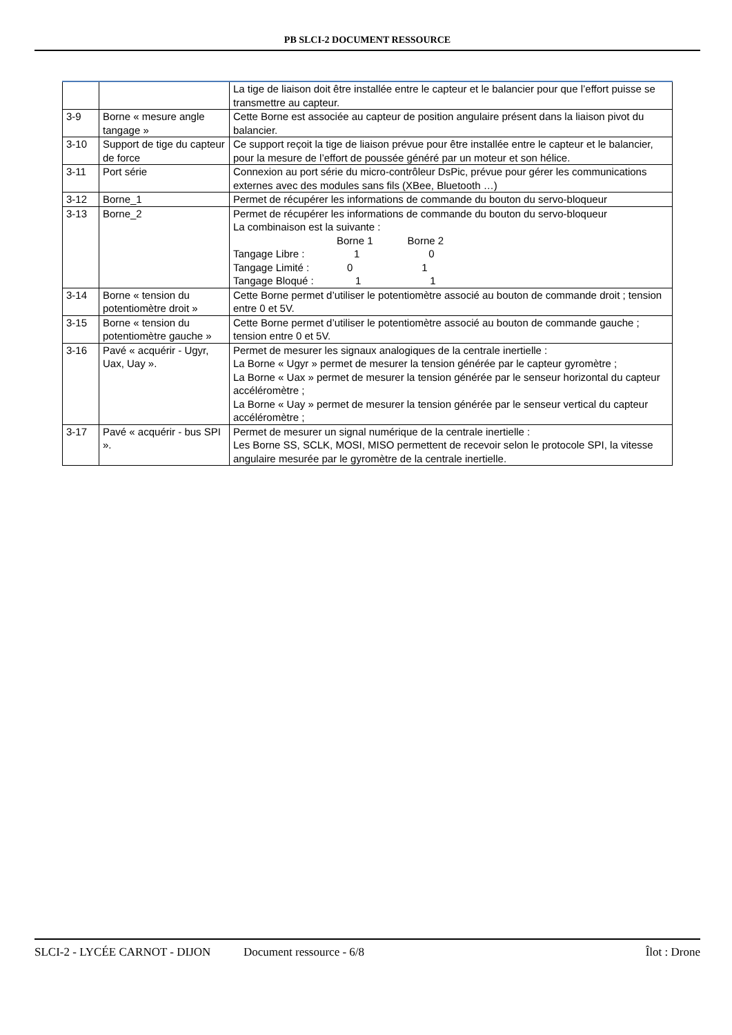PB SLCI-2 DOCUMENT RESSOURCE
| | | La tige de liaison doit être installée entre le capteur et le balancier pour que l’effort puisse se transmettre au capteur. |
| 3-9 | Borne « mesure angle tangage » | Cette Borne est associée au capteur de position angulaire présent dans la liaison pivot du balancier. |
| 3-10 | Support de tige du capteur de force | Ce support reçoit la tige de liaison prévue pour être installée entre le capteur et le balancier, pour la mesure de l’effort de poussée généré par un moteur et son hélice. |
| 3-11 | Port série | Connexion au port série du micro-contrôleur DsPic, prévue pour gérer les communications externes avec des modules sans fils (XBee, Bluetooth …) |
| 3-12 | Borne_1 | Permet de récupérer les informations de commande du bouton du servo-bloqueur |
| 3-13 | Borne_2 | Permet de récupérer les informations de commande du bouton du servo-bloqueur La combinaison est la suivante : Borne 1 Borne 2 Tangage Libre : 1 0 Tangage Limité : 0 1 Tangage Bloqué : 1 1 |
| 3-14 | Borne « tension du potentiomètre droit » | Cette Borne permet d’utiliser le potentiomètre associé au bouton de commande droit ; tension entre 0 et 5V. |
| 3-15 | Borne « tension du potentiomètre gauche » | Cette Borne permet d’utiliser le potentiomètre associé au bouton de commande gauche ; tension entre 0 et 5V. |
| 3-16 | Pavé « acquérir - Ugyr, Uax, Uay ». | Permet de mesurer les signaux analogiques de la centrale inertielle : La Borne « Ugyr » permet de mesurer la tension générée par le capteur gyromètre ; La Borne « Uax » permet de mesurer la tension générée par le senseur horizontal du capteur accéléromètre ; La Borne « Uay » permet de mesurer la tension générée par le senseur vertical du capteur accéléromètre ; |
| 3-17 | Pavé « acquérir - bus SPI ». | Permet de mesurer un signal numérique de la centrale inertielle : Les Borne SS, SCLK, MOSI, MISO permettent de recevoir selon le protocole SPI, la vitesse angulaire mesurée par le gyromètre de la centrale inertielle. |
SLCI-2 - LYCÉE CARNOT - DIJON Document ressource - 6/8 Îlot : Drone